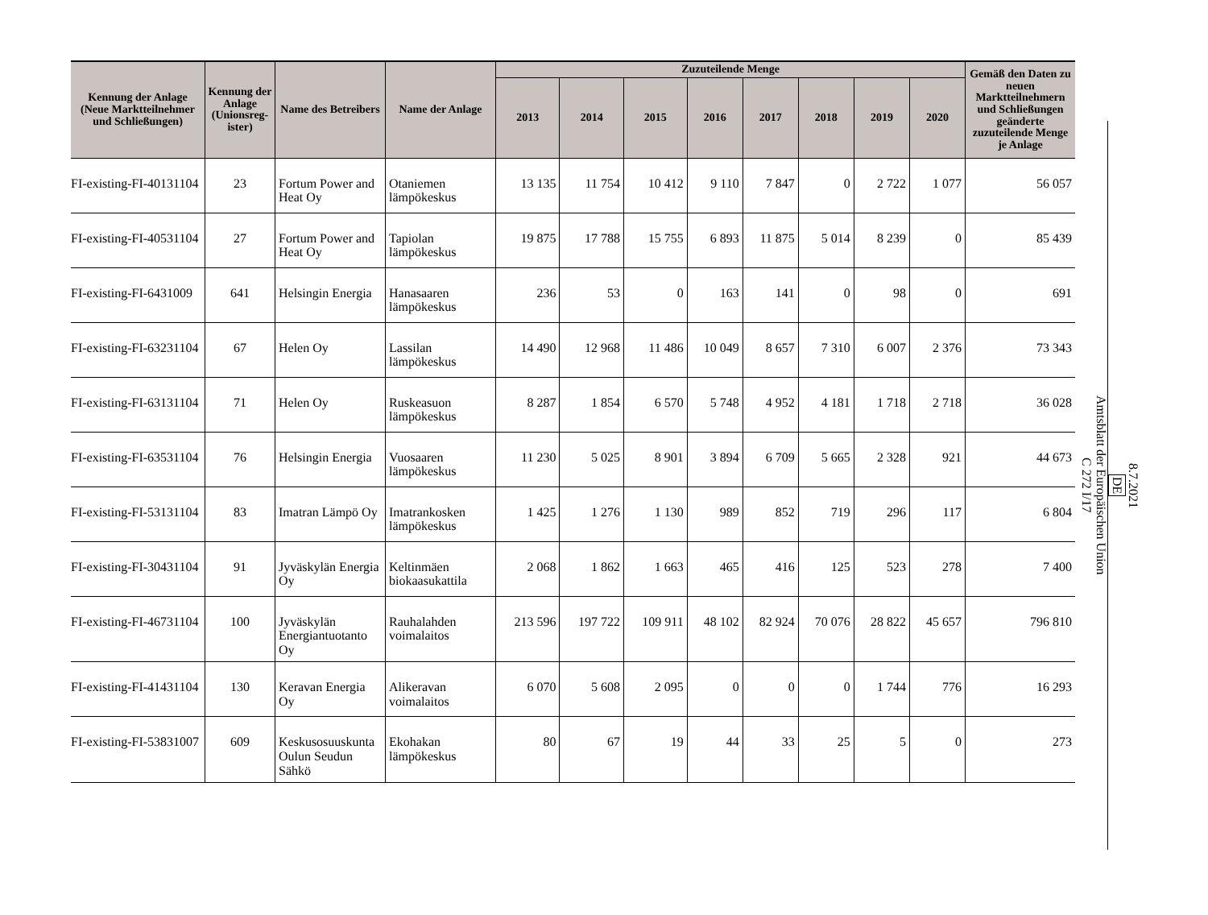| Kennung der Anlage (Neue Marktteilnehmer und Schließungen) | Kennung der Anlage (Unionsreg-ister) | Name des Betreibers | Name der Anlage | Zuzuteilende Menge | | | | | | | | Gemäß den Daten zu neuen Marktteilnehmern und Schließungen geänderte zuzuteilende Menge je Anlage |
| --- | --- | --- | --- | --- | --- | --- | --- | --- | --- | --- | --- | --- |
| | | | | 2013 | 2014 | 2015 | 2016 | 2017 | 2018 | 2019 | 2020 | |
| FI-existing-FI-40131104 | 23 | Fortum Power and Heat Oy | Otaniemen lämpökeskus | 13 135 | 11 754 | 10 412 | 9 110 | 7 847 | 0 | 2 722 | 1 077 | 56 057 |
| FI-existing-FI-40531104 | 27 | Fortum Power and Heat Oy | Tapiolan lämpökeskus | 19 875 | 17 788 | 15 755 | 6 893 | 11 875 | 5 014 | 8 239 | 0 | 85 439 |
| FI-existing-FI-6431009 | 641 | Helsingin Energia | Hanasaaren lämpökeskus | 236 | 53 | 0 | 163 | 141 | 0 | 98 | 0 | 691 |
| FI-existing-FI-63231104 | 67 | Helen Oy | Lassilan lämpökeskus | 14 490 | 12 968 | 11 486 | 10 049 | 8 657 | 7 310 | 6 007 | 2 376 | 73 343 |
| FI-existing-FI-63131104 | 71 | Helen Oy | Ruskeasuon lämpökeskus | 8 287 | 1 854 | 6 570 | 5 748 | 4 952 | 4 181 | 1 718 | 2 718 | 36 028 |
| FI-existing-FI-63531104 | 76 | Helsingin Energia | Vuosaaren lämpökeskus | 11 230 | 5 025 | 8 901 | 3 894 | 6 709 | 5 665 | 2 328 | 921 | 44 673 |
| FI-existing-FI-53131104 | 83 | Imatran Lämpö Oy | Imatrankosken lämpökeskus | 1 425 | 1 276 | 1 130 | 989 | 852 | 719 | 296 | 117 | 6 804 |
| FI-existing-FI-30431104 | 91 | Jyväskylän Energia Oy | Keltinmäen biokaasukattila | 2 068 | 1 862 | 1 663 | 465 | 416 | 125 | 523 | 278 | 7 400 |
| FI-existing-FI-46731104 | 100 | Jyväskylän Energiantuotanto Oy | Rauhalahden voimalaitos | 213 596 | 197 722 | 109 911 | 48 102 | 82 924 | 70 076 | 28 822 | 45 657 | 796 810 |
| FI-existing-FI-41431104 | 130 | Keravan Energia Oy | Alikeravan voimalaitos | 6 070 | 5 608 | 2 095 | 0 | 0 | 0 | 1 744 | 776 | 16 293 |
| FI-existing-FI-53831007 | 609 | Keskusosuuskunta Oulun Seudun Sähkö | Ekohakan lämpökeskus | 80 | 67 | 19 | 44 | 33 | 25 | 5 | 0 | 273 |
8.7.2021
DE
Amtsblatt der Europäischen Union
C 272 I/17